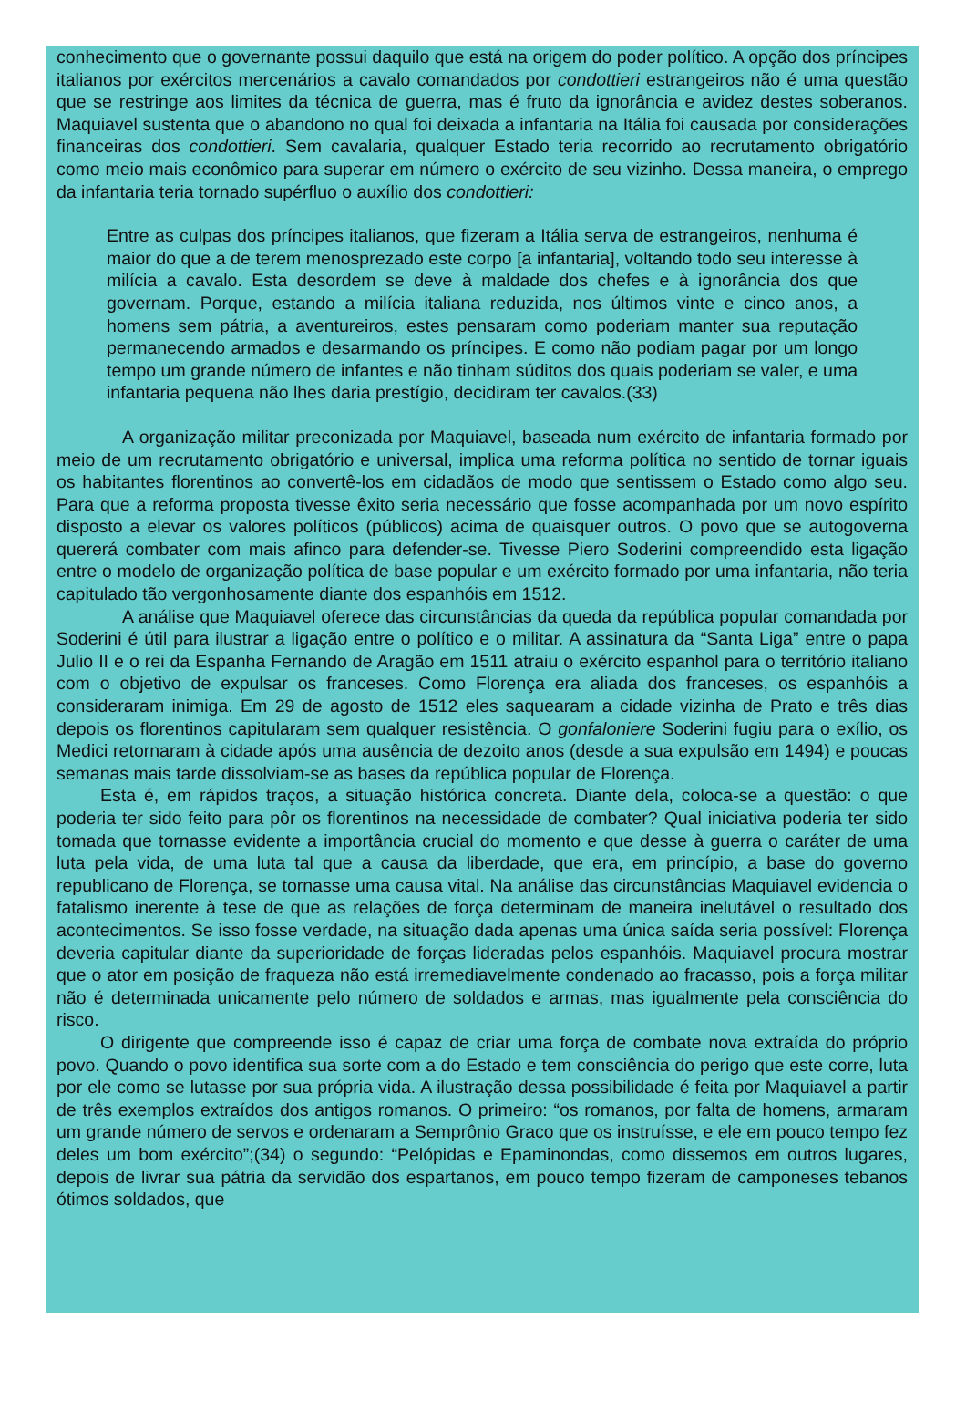conhecimento que o governante possui daquilo que está na origem do poder político. A opção dos príncipes italianos por exércitos mercenários a cavalo comandados por condottieri estrangeiros não é uma questão que se restringe aos limites da técnica de guerra, mas é fruto da ignorância e avidez destes soberanos. Maquiavel sustenta que o abandono no qual foi deixada a infantaria na Itália foi causada por considerações financeiras dos condottieri. Sem cavalaria, qualquer Estado teria recorrido ao recrutamento obrigatório como meio mais econômico para superar em número o exército de seu vizinho. Dessa maneira, o emprego da infantaria teria tornado supérfluo o auxílio dos condottieri:
Entre as culpas dos príncipes italianos, que fizeram a Itália serva de estrangeiros, nenhuma é maior do que a de terem menosprezado este corpo [a infantaria], voltando todo seu interesse à milícia a cavalo. Esta desordem se deve à maldade dos chefes e à ignorância dos que governam. Porque, estando a milícia italiana reduzida, nos últimos vinte e cinco anos, a homens sem pátria, a aventureiros, estes pensaram como poderiam manter sua reputação permanecendo armados e desarmando os príncipes. E como não podiam pagar por um longo tempo um grande número de infantes e não tinham súditos dos quais poderiam se valer, e uma infantaria pequena não lhes daria prestígio, decidiram ter cavalos.(33)
A organização militar preconizada por Maquiavel, baseada num exército de infantaria formado por meio de um recrutamento obrigatório e universal, implica uma reforma política no sentido de tornar iguais os habitantes florentinos ao convertê-los em cidadãos de modo que sentissem o Estado como algo seu. Para que a reforma proposta tivesse êxito seria necessário que fosse acompanhada por um novo espírito disposto a elevar os valores políticos (públicos) acima de quaisquer outros. O povo que se autogoverna quererá combater com mais afinco para defender-se. Tivesse Piero Soderini compreendido esta ligação entre o modelo de organização política de base popular e um exército formado por uma infantaria, não teria capitulado tão vergonhosamente diante dos espanhóis em 1512.
A análise que Maquiavel oferece das circunstâncias da queda da república popular comandada por Soderini é útil para ilustrar a ligação entre o político e o militar. A assinatura da “Santa Liga” entre o papa Julio II e o rei da Espanha Fernando de Aragão em 1511 atraiu o exército espanhol para o território italiano com o objetivo de expulsar os franceses. Como Florença era aliada dos franceses, os espanhóis a consideraram inimiga. Em 29 de agosto de 1512 eles saquearam a cidade vizinha de Prato e três dias depois os florentinos capitularam sem qualquer resistência. O gonfaloniere Soderini fugiu para o exílio, os Medici retornaram à cidade após uma ausência de dezoito anos (desde a sua expulsão em 1494) e poucas semanas mais tarde dissolviam-se as bases da república popular de Florença.
Esta é, em rápidos traços, a situação histórica concreta. Diante dela, coloca-se a questão: o que poderia ter sido feito para pôr os florentinos na necessidade de combater? Qual iniciativa poderia ter sido tomada que tornasse evidente a importância crucial do momento e que desse à guerra o caráter de uma luta pela vida, de uma luta tal que a causa da liberdade, que era, em princípio, a base do governo republicano de Florença, se tornasse uma causa vital. Na análise das circunstâncias Maquiavel evidencia o fatalismo inerente à tese de que as relações de força determinam de maneira inelutável o resultado dos acontecimentos. Se isso fosse verdade, na situação dada apenas uma única saída seria possível: Florença deveria capitular diante da superioridade de forças lideradas pelos espanhóis. Maquiavel procura mostrar que o ator em posição de fraqueza não está irremediavelmente condenado ao fracasso, pois a força militar não é determinada unicamente pelo número de soldados e armas, mas igualmente pela consciência do risco.
O dirigente que compreende isso é capaz de criar uma força de combate nova extraída do próprio povo. Quando o povo identifica sua sorte com a do Estado e tem consciência do perigo que este corre, luta por ele como se lutasse por sua própria vida. A ilustração dessa possibilidade é feita por Maquiavel a partir de três exemplos extraídos dos antigos romanos. O primeiro: “os romanos, por falta de homens, armaram um grande número de servos e ordenaram a Semprônio Graco que os instruísse, e ele em pouco tempo fez deles um bom exército”;(34) o segundo: “Pelópidas e Epaminondas, como dissemos em outros lugares, depois de livrar sua pátria da servidão dos espartanos, em pouco tempo fizeram de camponeses tebanos ótimos soldados, que